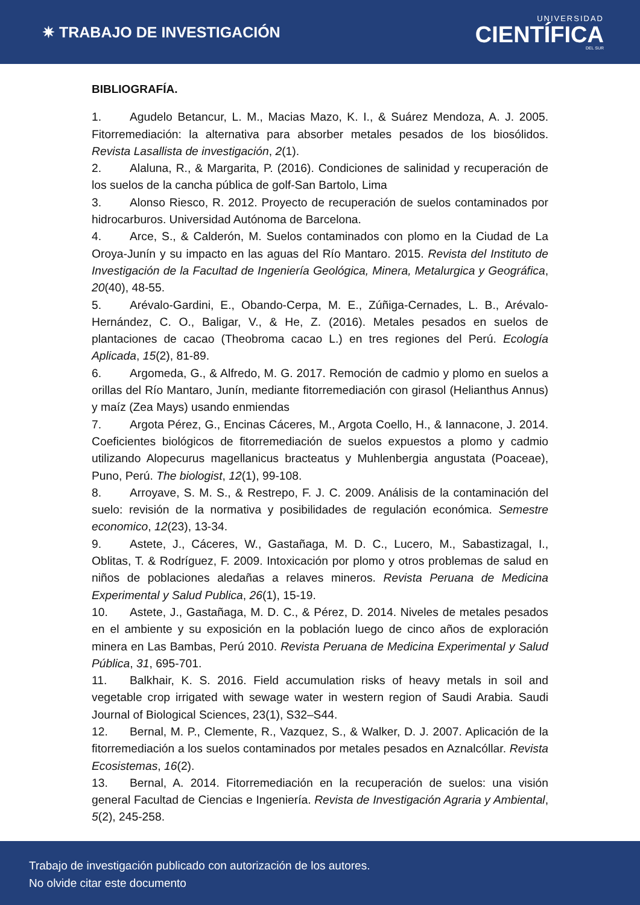✷ TRABAJO DE INVESTIGACIÓN
UNIVERSIDAD
CIENTÍFICA
DEL SUR
BIBLIOGRAFÍA.
1. Agudelo Betancur, L. M., Macias Mazo, K. I., & Suárez Mendoza, A. J. 2005. Fitorremediación: la alternativa para absorber metales pesados de los biosólidos. Revista Lasallista de investigación, 2(1).
2. Alaluna, R., & Margarita, P. (2016). Condiciones de salinidad y recuperación de los suelos de la cancha pública de golf-San Bartolo, Lima
3. Alonso Riesco, R. 2012. Proyecto de recuperación de suelos contaminados por hidrocarburos. Universidad Autónoma de Barcelona.
4. Arce, S., & Calderón, M. Suelos contaminados con plomo en la Ciudad de La Oroya-Junín y su impacto en las aguas del Río Mantaro. 2015. Revista del Instituto de Investigación de la Facultad de Ingeniería Geológica, Minera, Metalurgica y Geográfica, 20(40), 48-55.
5. Arévalo-Gardini, E., Obando-Cerpa, M. E., Zúñiga-Cernades, L. B., Arévalo-Hernández, C. O., Baligar, V., & He, Z. (2016). Metales pesados en suelos de plantaciones de cacao (Theobroma cacao L.) en tres regiones del Perú. Ecología Aplicada, 15(2), 81-89.
6. Argomeda, G., & Alfredo, M. G. 2017. Remoción de cadmio y plomo en suelos a orillas del Río Mantaro, Junín, mediante fitorremediación con girasol (Helianthus Annus) y maíz (Zea Mays) usando enmiendas
7. Argota Pérez, G., Encinas Cáceres, M., Argota Coello, H., & Iannacone, J. 2014. Coeficientes biológicos de fitorremediación de suelos expuestos a plomo y cadmio utilizando Alopecurus magellanicus bracteatus y Muhlenbergia angustata (Poaceae), Puno, Perú. The biologist, 12(1), 99-108.
8. Arroyave, S. M. S., & Restrepo, F. J. C. 2009. Análisis de la contaminación del suelo: revisión de la normativa y posibilidades de regulación económica. Semestre economico, 12(23), 13-34.
9. Astete, J., Cáceres, W., Gastañaga, M. D. C., Lucero, M., Sabastizagal, I., Oblitas, T. & Rodríguez, F. 2009. Intoxicación por plomo y otros problemas de salud en niños de poblaciones aledañas a relaves mineros. Revista Peruana de Medicina Experimental y Salud Publica, 26(1), 15-19.
10. Astete, J., Gastañaga, M. D. C., & Pérez, D. 2014. Niveles de metales pesados en el ambiente y su exposición en la población luego de cinco años de exploración minera en Las Bambas, Perú 2010. Revista Peruana de Medicina Experimental y Salud Pública, 31, 695-701.
11. Balkhair, K. S. 2016. Field accumulation risks of heavy metals in soil and vegetable crop irrigated with sewage water in western region of Saudi Arabia. Saudi Journal of Biological Sciences, 23(1), S32–S44.
12. Bernal, M. P., Clemente, R., Vazquez, S., & Walker, D. J. 2007. Aplicación de la fitorremediación a los suelos contaminados por metales pesados en Aznalcóllar. Revista Ecosistemas, 16(2).
13. Bernal, A. 2014. Fitorremediación en la recuperación de suelos: una visión general Facultad de Ciencias e Ingeniería. Revista de Investigación Agraria y Ambiental, 5(2), 245-258.
Trabajo de investigación publicado con autorización de los autores.
No olvide citar este documento